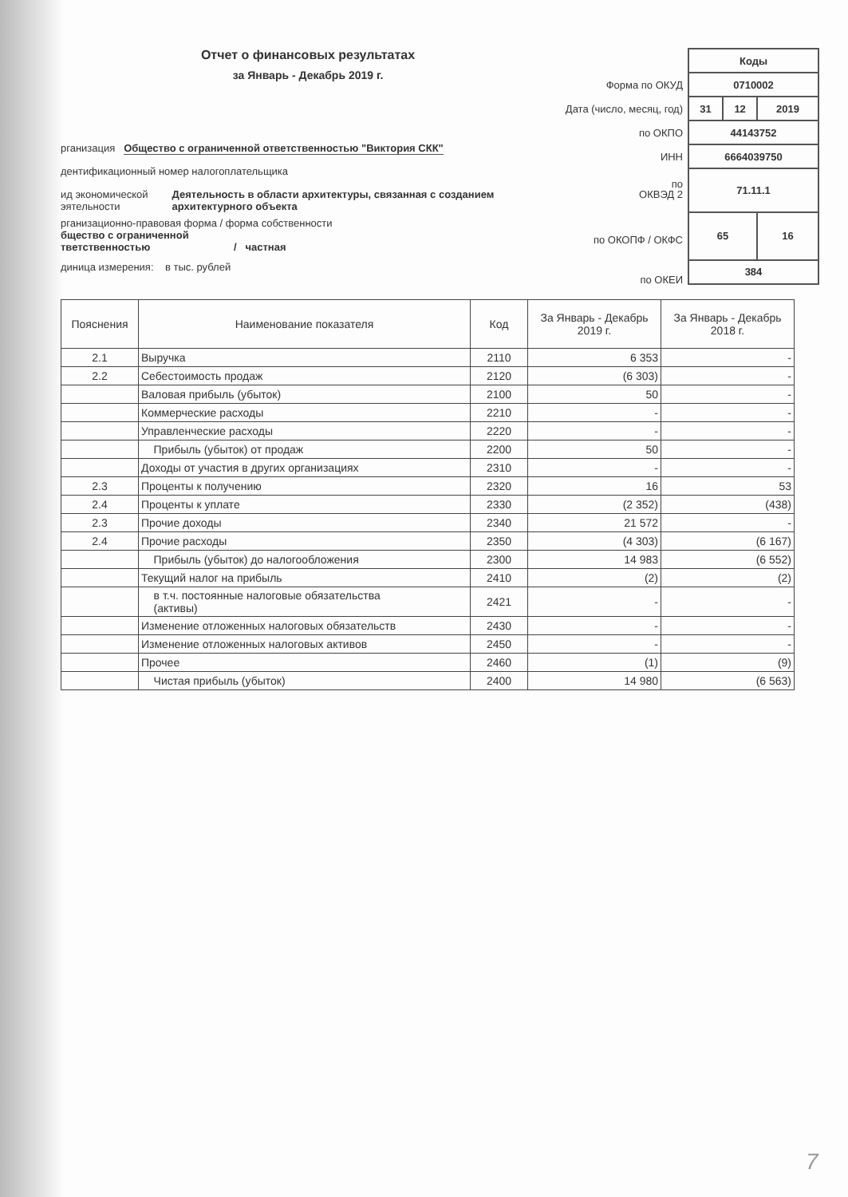Отчет о финансовых результатах
за Январь - Декабрь 2019 г.
рганизация Общество с ограниченной ответственностью "Виктория СКК"
дентификационный номер налогоплательщика
ид экономической
эятельности Деятельность в области архитектуры, связанная с созданием
архитектурного объекта
рганизационно-правовая форма / форма собственности
бщество с ограниченной
тветственностью / частная
диница измерения: в тыс. рублей
Форма по ОКУД
Дата (число, месяц, год)
по ОКПО
ИНН
по
ОКВЭД 2
по ОКОПФ / ОКФС
по ОКЕИ
| Коды | | |
| 0710002 | | |
| 31 | 12 | 2019 |
| 44143752 | | |
| 6664039750 | | |
| 71.11.1 | | |
| 65 | | 16 |
| 384 | | |
| Пояснения | Наименование показателя | Код | За Январь - Декабрь 2019 г. | За Январь - Декабрь 2018 г. |
| --- | --- | --- | --- | --- |
| 2.1 | Выручка | 2110 | 6 353 | - |
| 2.2 | Себестоимость продаж | 2120 | (6 303) | - |
| | Валовая прибыль (убыток) | 2100 | 50 | - |
| | Коммерческие расходы | 2210 | - | - |
| | Управленческие расходы | 2220 | - | - |
| | Прибыль (убыток) от продаж | 2200 | 50 | - |
| | Доходы от участия в других организациях | 2310 | - | - |
| 2.3 | Проценты к получению | 2320 | 16 | 53 |
| 2.4 | Проценты к уплате | 2330 | (2 352) | (438) |
| 2.3 | Прочие доходы | 2340 | 21 572 | - |
| 2.4 | Прочие расходы | 2350 | (4 303) | (6 167) |
| | Прибыль (убыток) до налогообложения | 2300 | 14 983 | (6 552) |
| | Текущий налог на прибыль | 2410 | (2) | (2) |
| | в т.ч. постоянные налоговые обязательства (активы) | 2421 | - | - |
| | Изменение отложенных налоговых обязательств | 2430 | - | - |
| | Изменение отложенных налоговых активов | 2450 | - | - |
| | Прочее | 2460 | (1) | (9) |
| | Чистая прибыль (убыток) | 2400 | 14 980 | (6 563) |
7